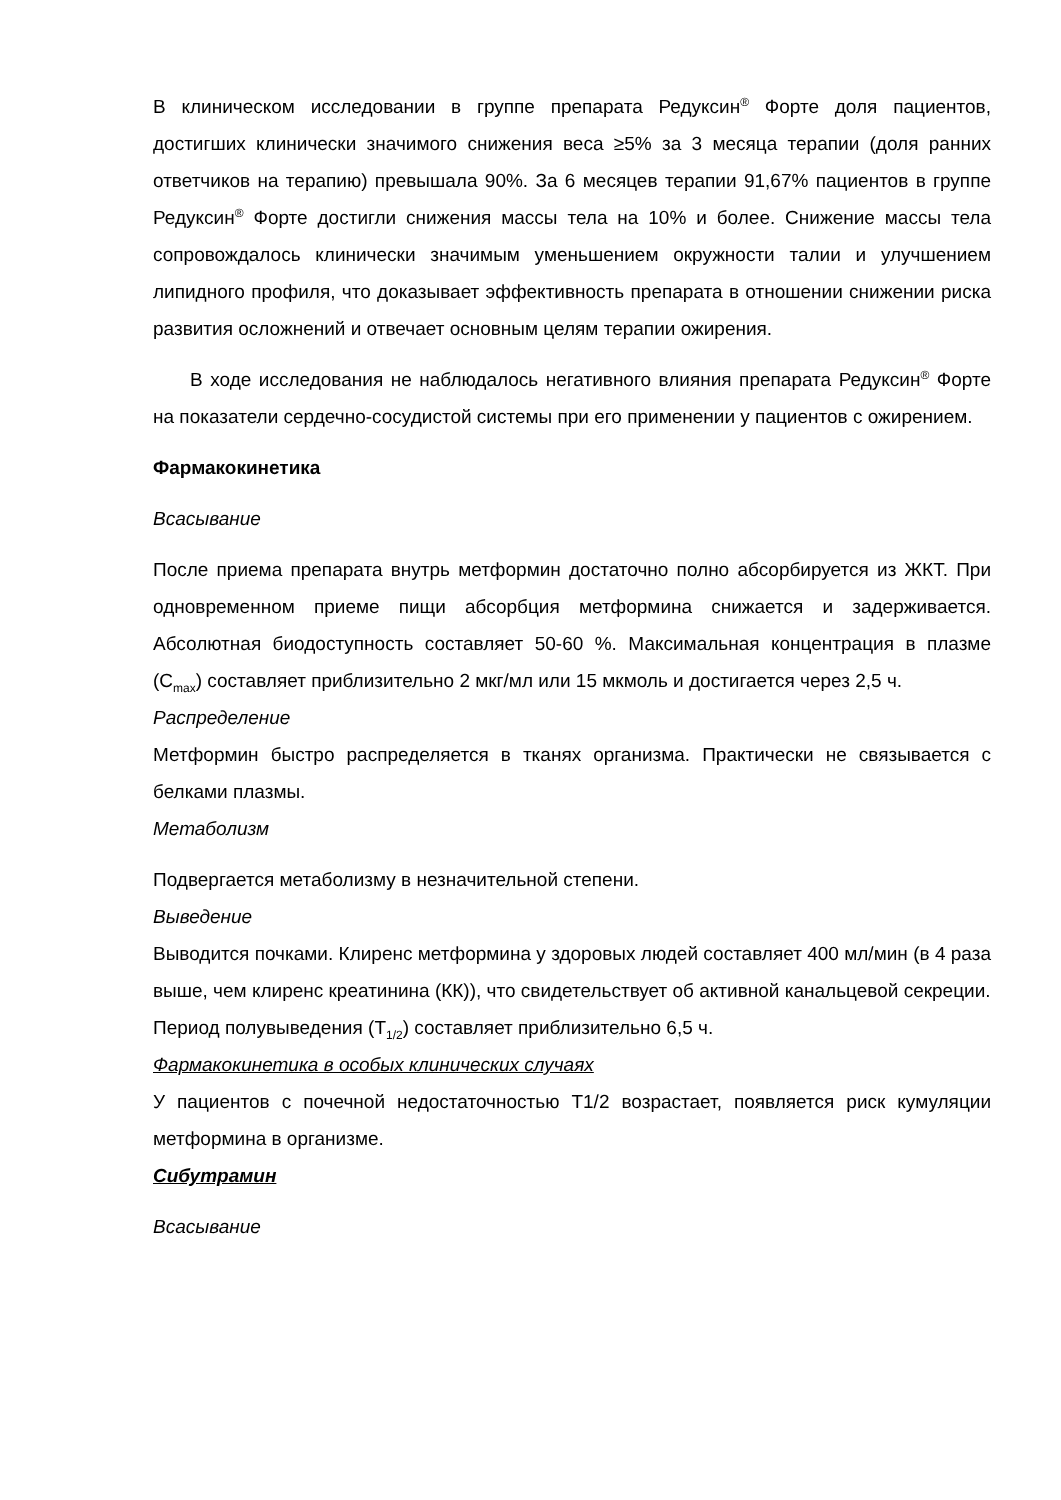В клиническом исследовании в группе препарата Редуксин<sup>®</sup> Форте доля пациентов, достигших клинически значимого снижения веса ≥5% за 3 месяца терапии (доля ранних ответчиков на терапию) превышала 90%. За 6 месяцев терапии 91,67% пациентов в группе Редуксин<sup>®</sup> Форте достигли снижения массы тела на 10% и более. Снижение массы тела сопровождалось клинически значимым уменьшением окружности талии и улучшением липидного профиля, что доказывает эффективность препарата в отношении снижении риска развития осложнений и отвечает основным целям терапии ожирения.
В ходе исследования не наблюдалось негативного влияния препарата Редуксин<sup>®</sup> Форте на показатели сердечно-сосудистой системы при его применении у пациентов с ожирением.
Фармакокинетика
Всасывание
После приема препарата внутрь метформин достаточно полно абсорбируется из ЖКТ. При одновременном приеме пищи абсорбция метформина снижается и задерживается. Абсолютная биодоступность составляет 50-60 %. Максимальная концентрация в плазме (C<sub>max</sub>) составляет приблизительно 2 мкг/мл или 15 мкмоль и достигается через 2,5 ч.
Распределение
Метформин быстро распределяется в тканях организма. Практически не связывается с белками плазмы.
Метаболизм
Подвергается метаболизму в незначительной степени.
Выведение
Выводится почками. Клиренс метформина у здоровых людей составляет 400 мл/мин (в 4 раза выше, чем клиренс креатинина (КК)), что свидетельствует об активной канальцевой секреции.
Период полувыведения (T<sub>1/2</sub>) составляет приблизительно 6,5 ч.
Фармакокинетика в особых клинических случаях
У пациентов с почечной недостаточностью T1/2 возрастает, появляется риск кумуляции метформина в организме.
Сибутрамин
Всасывание